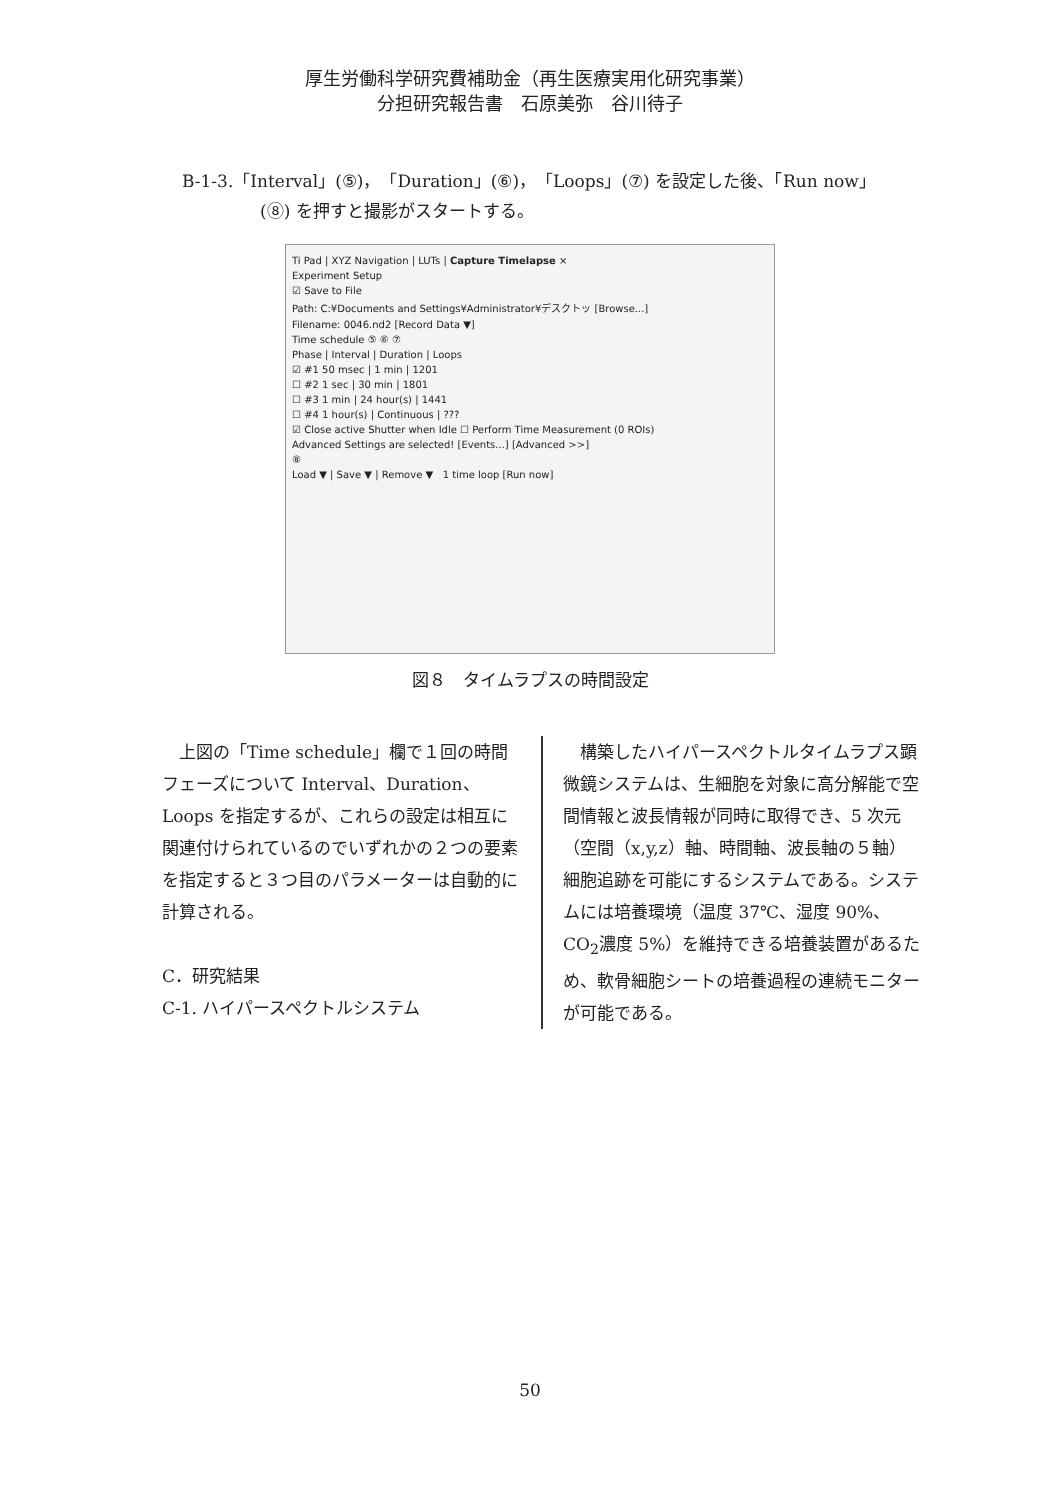厚生労働科学研究費補助金（再生医療実用化研究事業）
分担研究報告書　石原美弥　谷川待子
B-1-3.「Interval」(⑤)，「Duration」(⑥)，「Loops」(⑦) を設定した後、「Run now」
(⑧) を押すと撮影がスタートする。
Ti Pad | XYZ Navigation | LUTs | Capture Timelapse ×
Experiment Setup
☑ Save to File
Path: C:¥Documents and Settings¥Administrator¥デスクトッ [Browse...]
Filename: 0046.nd2 [Record Data ▼]
Time schedule ⑤ ⑥ ⑦
Phase | Interval | Duration | Loops
☑ #1 50 msec | 1 min | 1201
☐ #2 1 sec | 30 min | 1801
☐ #3 1 min | 24 hour(s) | 1441
☐ #4 1 hour(s) | Continuous | ???
☑ Close active Shutter when Idle ☐ Perform Time Measurement (0 ROIs)
Advanced Settings are selected! [Events...] [Advanced >>]
⑧
Load ▼ | Save ▼ | Remove ▼ 1 time loop [Run now]
図８　タイムラプスの時間設定
　上図の「Time schedule」欄で１回の時間フェーズについて Interval、Duration、Loops を指定するが、これらの設定は相互に関連付けられているのでいずれかの２つの要素を指定すると３つ目のパラメーターは自動的に計算される。
C．研究結果
C-1. ハイパースペクトルシステム
　構築したハイパースペクトルタイムラプス顕微鏡システムは、生細胞を対象に高分解能で空間情報と波長情報が同時に取得でき、5 次元（空間（x,y,z）軸、時間軸、波長軸の５軸）細胞追跡を可能にするシステムである。システムには培養環境（温度 37℃、湿度 90%、CO<sub>2</sub>濃度 5%）を維持できる培養装置があるため、軟骨細胞シートの培養過程の連続モニターが可能である。
50